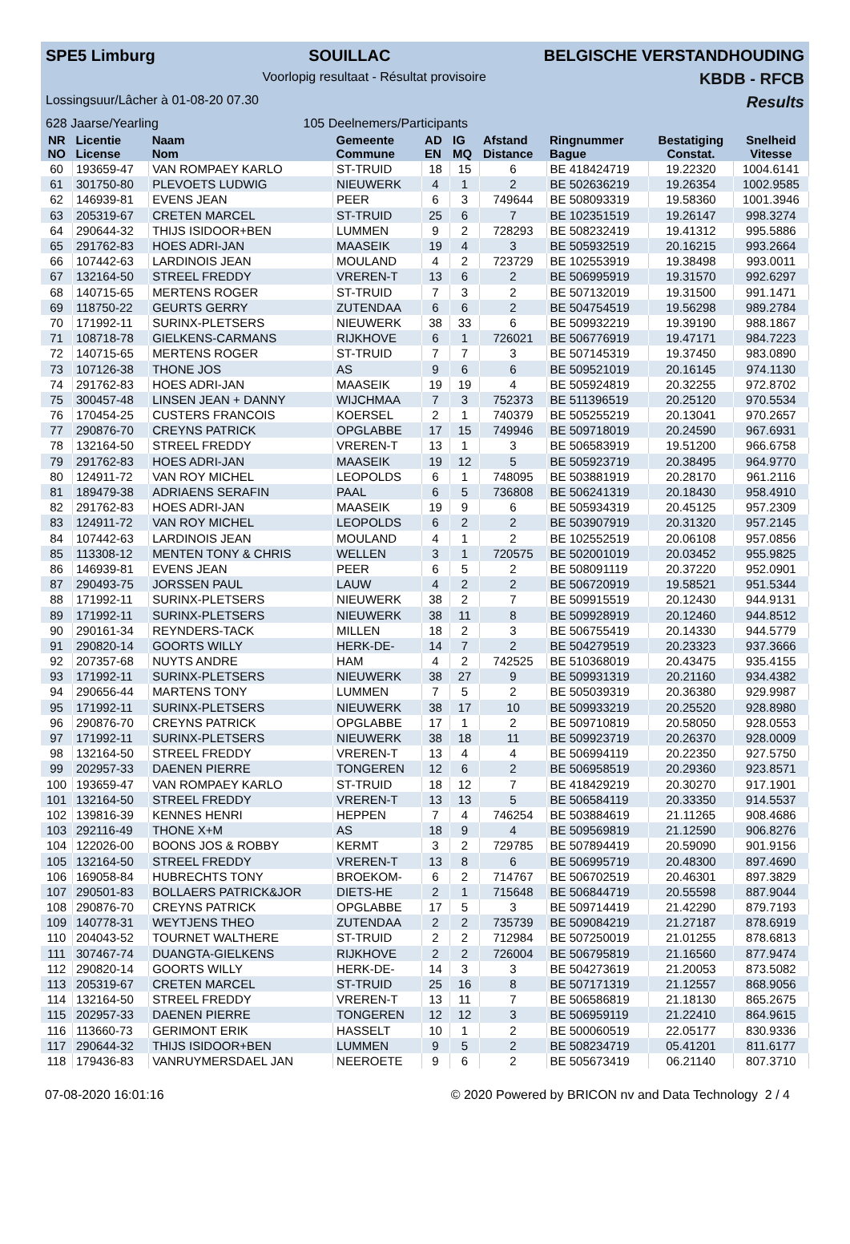SPE5 Limburg SOUILLAC BELGISCHE VERSTANDHOUDING
Voorlopig resultaat - Résultat provisoire KBDB - RFCB
Lossingsuur/Lâcher à 01-08-20 07.30 Results
628 Jaarse/Yearling 105 Deelnemers/Participants
| NR NO | Licentie License | Naam Nom | Gemeente Commune | AD EN | IG MQ | Afstand Distance | Ringnummer Bague | Bestatiging Constat. | Snelheid Vitesse |
| --- | --- | --- | --- | --- | --- | --- | --- | --- | --- |
| 60 | 193659-47 | VAN ROMPAEY KARLO | ST-TRUID | 18 | 15 | 6 | BE 418424719 | 19.22320 | 1004.6141 |
| 61 | 301750-80 | PLEVOETS LUDWIG | NIEUWERK | 4 | 1 | 2 | BE 502636219 | 19.26354 | 1002.9585 |
| 62 | 146939-81 | EVENS JEAN | PEER | 6 | 3 | 749644 | BE 508093319 | 19.58360 | 1001.3946 |
| 63 | 205319-67 | CRETEN MARCEL | ST-TRUID | 25 | 6 | 7 | BE 102351519 | 19.26147 | 998.3274 |
| 64 | 290644-32 | THIJS ISIDOOR+BEN | LUMMEN | 9 | 2 | 728293 | BE 508232419 | 19.41312 | 995.5886 |
| 65 | 291762-83 | HOES ADRI-JAN | MAASEIK | 19 | 4 | 3 | BE 505932519 | 20.16215 | 993.2664 |
| 66 | 107442-63 | LARDINOIS JEAN | MOULAND | 4 | 2 | 723729 | BE 102553919 | 19.38498 | 993.0011 |
| 67 | 132164-50 | STREEL FREDDY | VREREN-T | 13 | 6 | 2 | BE 506995919 | 19.31570 | 992.6297 |
| 68 | 140715-65 | MERTENS ROGER | ST-TRUID | 7 | 3 | 2 | BE 507132019 | 19.31500 | 991.1471 |
| 69 | 118750-22 | GEURTS GERRY | ZUTENDAA | 6 | 6 | 2 | BE 504754519 | 19.56298 | 989.2784 |
| 70 | 171992-11 | SURINX-PLETSERS | NIEUWERK | 38 | 33 | 6 | BE 509932219 | 19.39190 | 988.1867 |
| 71 | 108718-78 | GIELKENS-CARMANS | RIJKHOVE | 6 | 1 | 726021 | BE 506776919 | 19.47171 | 984.7223 |
| 72 | 140715-65 | MERTENS ROGER | ST-TRUID | 7 | 7 | 3 | BE 507145319 | 19.37450 | 983.0890 |
| 73 | 107126-38 | THONE JOS | AS | 9 | 6 | 6 | BE 509521019 | 20.16145 | 974.1130 |
| 74 | 291762-83 | HOES ADRI-JAN | MAASEIK | 19 | 19 | 4 | BE 505924819 | 20.32255 | 972.8702 |
| 75 | 300457-48 | LINSEN JEAN + DANNY | WIJCHMAA | 7 | 3 | 752373 | BE 511396519 | 20.25120 | 970.5534 |
| 76 | 170454-25 | CUSTERS FRANCOIS | KOERSEL | 2 | 1 | 740379 | BE 505255219 | 20.13041 | 970.2657 |
| 77 | 290876-70 | CREYNS PATRICK | OPGLABBE | 17 | 15 | 749946 | BE 509718019 | 20.24590 | 967.6931 |
| 78 | 132164-50 | STREEL FREDDY | VREREN-T | 13 | 1 | 3 | BE 506583919 | 19.51200 | 966.6758 |
| 79 | 291762-83 | HOES ADRI-JAN | MAASEIK | 19 | 12 | 5 | BE 505923719 | 20.38495 | 964.9770 |
| 80 | 124911-72 | VAN ROY MICHEL | LEOPOLDS | 6 | 1 | 748095 | BE 503881919 | 20.28170 | 961.2116 |
| 81 | 189479-38 | ADRIAENS SERAFIN | PAAL | 6 | 5 | 736808 | BE 506241319 | 20.18430 | 958.4910 |
| 82 | 291762-83 | HOES ADRI-JAN | MAASEIK | 19 | 9 | 6 | BE 505934319 | 20.45125 | 957.2309 |
| 83 | 124911-72 | VAN ROY MICHEL | LEOPOLDS | 6 | 2 | 2 | BE 503907919 | 20.31320 | 957.2145 |
| 84 | 107442-63 | LARDINOIS JEAN | MOULAND | 4 | 1 | 2 | BE 102552519 | 20.06108 | 957.0856 |
| 85 | 113308-12 | MENTEN TONY & CHRIS | WELLEN | 3 | 1 | 720575 | BE 502001019 | 20.03452 | 955.9825 |
| 86 | 146939-81 | EVENS JEAN | PEER | 6 | 5 | 2 | BE 508091119 | 20.37220 | 952.0901 |
| 87 | 290493-75 | JORSSEN PAUL | LAUW | 4 | 2 | 2 | BE 506720919 | 19.58521 | 951.5344 |
| 88 | 171992-11 | SURINX-PLETSERS | NIEUWERK | 38 | 2 | 7 | BE 509915519 | 20.12430 | 944.9131 |
| 89 | 171992-11 | SURINX-PLETSERS | NIEUWERK | 38 | 11 | 8 | BE 509928919 | 20.12460 | 944.8512 |
| 90 | 290161-34 | REYNDERS-TACK | MILLEN | 18 | 2 | 3 | BE 506755419 | 20.14330 | 944.5779 |
| 91 | 290820-14 | GOORTS WILLY | HERK-DE- | 14 | 7 | 2 | BE 504279519 | 20.23323 | 937.3666 |
| 92 | 207357-68 | NUYTS ANDRE | HAM | 4 | 2 | 742525 | BE 510368019 | 20.43475 | 935.4155 |
| 93 | 171992-11 | SURINX-PLETSERS | NIEUWERK | 38 | 27 | 9 | BE 509931319 | 20.21160 | 934.4382 |
| 94 | 290656-44 | MARTENS TONY | LUMMEN | 7 | 5 | 2 | BE 505039319 | 20.36380 | 929.9987 |
| 95 | 171992-11 | SURINX-PLETSERS | NIEUWERK | 38 | 17 | 10 | BE 509933219 | 20.25520 | 928.8980 |
| 96 | 290876-70 | CREYNS PATRICK | OPGLABBE | 17 | 1 | 2 | BE 509710819 | 20.58050 | 928.0553 |
| 97 | 171992-11 | SURINX-PLETSERS | NIEUWERK | 38 | 18 | 11 | BE 509923719 | 20.26370 | 928.0009 |
| 98 | 132164-50 | STREEL FREDDY | VREREN-T | 13 | 4 | 4 | BE 506994119 | 20.22350 | 927.5750 |
| 99 | 202957-33 | DAENEN PIERRE | TONGEREN | 12 | 6 | 2 | BE 506958519 | 20.29360 | 923.8571 |
| 100 | 193659-47 | VAN ROMPAEY KARLO | ST-TRUID | 18 | 12 | 7 | BE 418429219 | 20.30270 | 917.1901 |
| 101 | 132164-50 | STREEL FREDDY | VREREN-T | 13 | 13 | 5 | BE 506584119 | 20.33350 | 914.5537 |
| 102 | 139816-39 | KENNES HENRI | HEPPEN | 7 | 4 | 746254 | BE 503884619 | 21.11265 | 908.4686 |
| 103 | 292116-49 | THONE X+M | AS | 18 | 9 | 4 | BE 509569819 | 21.12590 | 906.8276 |
| 104 | 122026-00 | BOONS JOS & ROBBY | KERMT | 3 | 2 | 729785 | BE 507894419 | 20.59090 | 901.9156 |
| 105 | 132164-50 | STREEL FREDDY | VREREN-T | 13 | 8 | 6 | BE 506995719 | 20.48300 | 897.4690 |
| 106 | 169058-84 | HUBRECHTS TONY | BROEKOM- | 6 | 2 | 714767 | BE 506702519 | 20.46301 | 897.3829 |
| 107 | 290501-83 | BOLLAERS PATRICK&JOR | DIETS-HE | 2 | 1 | 715648 | BE 506844719 | 20.55598 | 887.9044 |
| 108 | 290876-70 | CREYNS PATRICK | OPGLABBE | 17 | 5 | 3 | BE 509714419 | 21.42290 | 879.7193 |
| 109 | 140778-31 | WEYTJENS THEO | ZUTENDAA | 2 | 2 | 735739 | BE 509084219 | 21.27187 | 878.6919 |
| 110 | 204043-52 | TOURNET WALTHERE | ST-TRUID | 2 | 2 | 712984 | BE 507250019 | 21.01255 | 878.6813 |
| 111 | 307467-74 | DUANGTA-GIELKENS | RIJKHOVE | 2 | 2 | 726004 | BE 506795819 | 21.16560 | 877.9474 |
| 112 | 290820-14 | GOORTS WILLY | HERK-DE- | 14 | 3 | 3 | BE 504273619 | 21.20053 | 873.5082 |
| 113 | 205319-67 | CRETEN MARCEL | ST-TRUID | 25 | 16 | 8 | BE 507171319 | 21.12557 | 868.9056 |
| 114 | 132164-50 | STREEL FREDDY | VREREN-T | 13 | 11 | 7 | BE 506586819 | 21.18130 | 865.2675 |
| 115 | 202957-33 | DAENEN PIERRE | TONGEREN | 12 | 12 | 3 | BE 506959119 | 21.22410 | 864.9615 |
| 116 | 113660-73 | GERIMONT ERIK | HASSELT | 10 | 1 | 2 | BE 500060519 | 22.05177 | 830.9336 |
| 117 | 290644-32 | THIJS ISIDOOR+BEN | LUMMEN | 9 | 5 | 2 | BE 508234719 | 05.41201 | 811.6177 |
| 118 | 179436-83 | VANRUYMERSDAEL JAN | NEEROETE | 9 | 6 | 2 | BE 505673419 | 06.21140 | 807.3710 |
07-08-2020 16:01:16 © 2020 Powered by BRICON nv and Data Technology 2 / 4